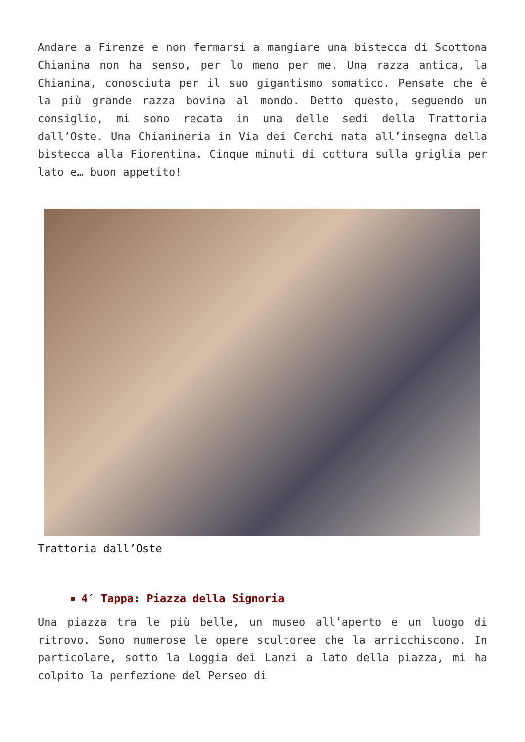Andare a Firenze e non fermarsi a mangiare una bistecca di Scottona Chianina non ha senso, per lo meno per me. Una razza antica, la Chianina, conosciuta per il suo gigantismo somatico. Pensate che è la più grande razza bovina al mondo. Detto questo, seguendo un consiglio, mi sono recata in una delle sedi della Trattoria dall’Oste. Una Chianineria in Via dei Cerchi nata all’insegna della bistecca alla Fiorentina. Cinque minuti di cottura sulla griglia per lato e… buon appetito!
Trattoria dall’Oste
4′ Tappa: Piazza della Signoria
Una piazza tra le più belle, un museo all’aperto e un luogo di ritrovo. Sono numerose le opere scultoree che la arricchiscono. In particolare, sotto la Loggia dei Lanzi a lato della piazza, mi ha colpito la perfezione del Perseo di